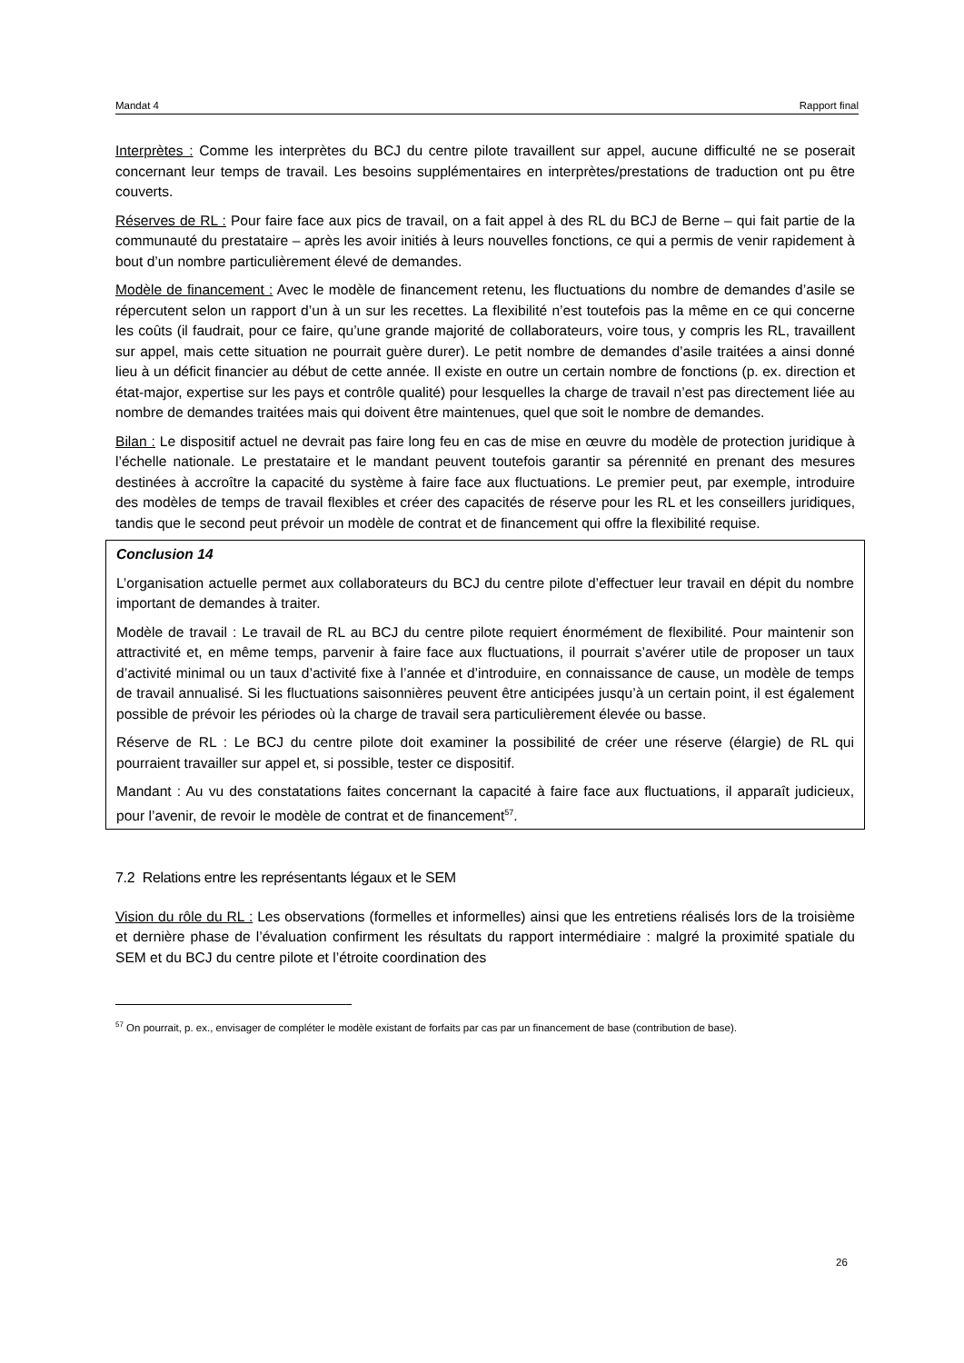Mandat 4 Rapport final
Interprètes : Comme les interprètes du BCJ du centre pilote travaillent sur appel, aucune difficulté ne se poserait concernant leur temps de travail. Les besoins supplémentaires en interprètes/prestations de traduction ont pu être couverts.
Réserves de RL : Pour faire face aux pics de travail, on a fait appel à des RL du BCJ de Berne – qui fait partie de la communauté du prestataire – après les avoir initiés à leurs nouvelles fonctions, ce qui a permis de venir rapidement à bout d’un nombre particulièrement élevé de demandes.
Modèle de financement : Avec le modèle de financement retenu, les fluctuations du nombre de demandes d’asile se répercutent selon un rapport d’un à un sur les recettes. La flexibilité n’est toutefois pas la même en ce qui concerne les coûts (il faudrait, pour ce faire, qu’une grande majorité de collaborateurs, voire tous, y compris les RL, travaillent sur appel, mais cette situation ne pourrait guère durer). Le petit nombre de demandes d’asile traitées a ainsi donné lieu à un déficit financier au début de cette année. Il existe en outre un certain nombre de fonctions (p. ex. direction et état-major, expertise sur les pays et contrôle qualité) pour lesquelles la charge de travail n’est pas directement liée au nombre de demandes traitées mais qui doivent être maintenues, quel que soit le nombre de demandes.
Bilan : Le dispositif actuel ne devrait pas faire long feu en cas de mise en œuvre du modèle de protection juridique à l’échelle nationale. Le prestataire et le mandant peuvent toutefois garantir sa pérennité en prenant des mesures destinées à accroître la capacité du système à faire face aux fluctuations. Le premier peut, par exemple, introduire des modèles de temps de travail flexibles et créer des capacités de réserve pour les RL et les conseillers juridiques, tandis que le second peut prévoir un modèle de contrat et de financement qui offre la flexibilité requise.
Conclusion 14
L’organisation actuelle permet aux collaborateurs du BCJ du centre pilote d’effectuer leur travail en dépit du nombre important de demandes à traiter.
Modèle de travail : Le travail de RL au BCJ du centre pilote requiert énormément de flexibilité. Pour maintenir son attractivité et, en même temps, parvenir à faire face aux fluctuations, il pourrait s’avérer utile de proposer un taux d’activité minimal ou un taux d’activité fixe à l’année et d’introduire, en connaissance de cause, un modèle de temps de travail annualisé. Si les fluctuations saisonnières peuvent être anticipées jusqu’à un certain point, il est également possible de prévoir les périodes où la charge de travail sera particulièrement élevée ou basse.
Réserve de RL : Le BCJ du centre pilote doit examiner la possibilité de créer une réserve (élargie) de RL qui pourraient travailler sur appel et, si possible, tester ce dispositif.
Mandant : Au vu des constatations faites concernant la capacité à faire face aux fluctuations, il apparaît judicieux, pour l’avenir, de revoir le modèle de contrat et de financement<sup>57</sup>.
7.2 Relations entre les représentants légaux et le SEM
Vision du rôle du RL : Les observations (formelles et informelles) ainsi que les entretiens réalisés lors de la troisième et dernière phase de l’évaluation confirment les résultats du rapport intermédiaire : malgré la proximité spatiale du SEM et du BCJ du centre pilote et l’étroite coordination des
<sup>57</sup> On pourrait, p. ex., envisager de compléter le modèle existant de forfaits par cas par un financement de base (contribution de base).
26